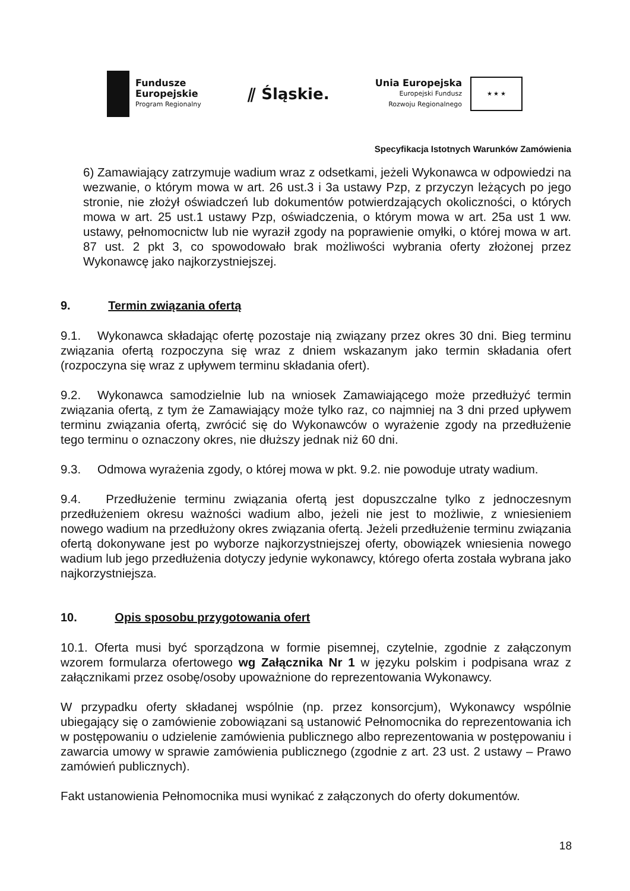Fundusze
Europejskie
Program Regionalny
⫽ Śląskie.
Unia Europejska
Europejski Fundusz
Rozwoju Regionalnego
★ ★ ★
Specyfikacja Istotnych Warunków Zamówienia
6) Zamawiający zatrzymuje wadium wraz z odsetkami, jeżeli Wykonawca w odpowiedzi na wezwanie, o którym mowa w art. 26 ust.3 i 3a ustawy Pzp, z przyczyn leżących po jego stronie, nie złożył oświadczeń lub dokumentów potwierdzających okoliczności, o których mowa w art. 25 ust.1 ustawy Pzp, oświadczenia, o którym mowa w art. 25a ust 1 ww. ustawy, pełnomocnictw lub nie wyraził zgody na poprawienie omyłki, o której mowa w art. 87 ust. 2 pkt 3, co spowodowało brak możliwości wybrania oferty złożonej przez Wykonawcę jako najkorzystniejszej.
9. Termin związania ofertą
9.1. Wykonawca składając ofertę pozostaje nią związany przez okres 30 dni. Bieg terminu związania ofertą rozpoczyna się wraz z dniem wskazanym jako termin składania ofert (rozpoczyna się wraz z upływem terminu składania ofert).
9.2. Wykonawca samodzielnie lub na wniosek Zamawiającego może przedłużyć termin związania ofertą, z tym że Zamawiający może tylko raz, co najmniej na 3 dni przed upływem terminu związania ofertą, zwrócić się do Wykonawców o wyrażenie zgody na przedłużenie tego terminu o oznaczony okres, nie dłuższy jednak niż 60 dni.
9.3. Odmowa wyrażenia zgody, o której mowa w pkt. 9.2. nie powoduje utraty wadium.
9.4. Przedłużenie terminu związania ofertą jest dopuszczalne tylko z jednoczesnym przedłużeniem okresu ważności wadium albo, jeżeli nie jest to możliwie, z wniesieniem nowego wadium na przedłużony okres związania ofertą. Jeżeli przedłużenie terminu związania ofertą dokonywane jest po wyborze najkorzystniejszej oferty, obowiązek wniesienia nowego wadium lub jego przedłużenia dotyczy jedynie wykonawcy, którego oferta została wybrana jako najkorzystniejsza.
10. Opis sposobu przygotowania ofert
10.1. Oferta musi być sporządzona w formie pisemnej, czytelnie, zgodnie z załączonym wzorem formularza ofertowego wg Załącznika Nr 1 w języku polskim i podpisana wraz z załącznikami przez osobę/osoby upoważnione do reprezentowania Wykonawcy.
W przypadku oferty składanej wspólnie (np. przez konsorcjum), Wykonawcy wspólnie ubiegający się o zamówienie zobowiązani są ustanowić Pełnomocnika do reprezentowania ich w postępowaniu o udzielenie zamówienia publicznego albo reprezentowania w postępowaniu i zawarcia umowy w sprawie zamówienia publicznego (zgodnie z art. 23 ust. 2 ustawy – Prawo zamówień publicznych).
Fakt ustanowienia Pełnomocnika musi wynikać z załączonych do oferty dokumentów.
18